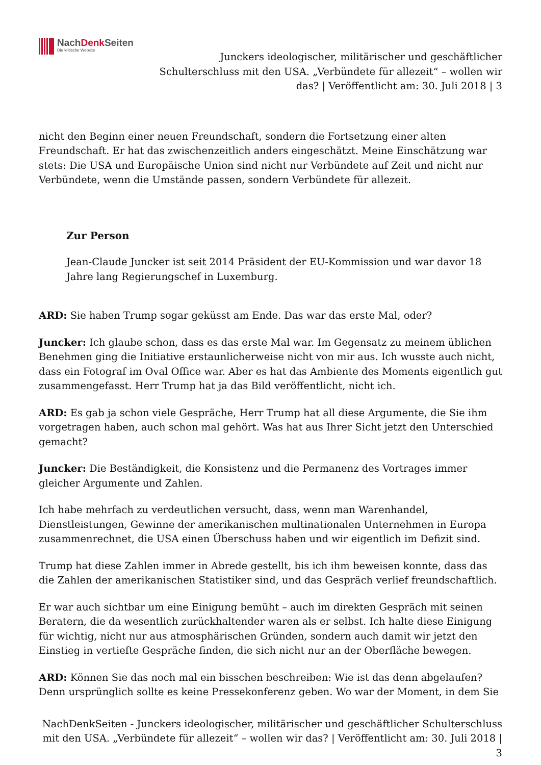NachDenk Seiten
Die kritische Website
Junckers ideologischer, militärischer und geschäftlicher Schulterschluss mit den USA. „Verbündete für allezeit“ – wollen wir das? | Veröffentlicht am: 30. Juli 2018 | 3
nicht den Beginn einer neuen Freundschaft, sondern die Fortsetzung einer alten Freundschaft. Er hat das zwischenzeitlich anders eingeschätzt. Meine Einschätzung war stets: Die USA und Europäische Union sind nicht nur Verbündete auf Zeit und nicht nur Verbündete, wenn die Umstände passen, sondern Verbündete für allezeit.
Zur Person
Jean-Claude Juncker ist seit 2014 Präsident der EU-Kommission und war davor 18 Jahre lang Regierungschef in Luxemburg.
ARD: Sie haben Trump sogar geküsst am Ende. Das war das erste Mal, oder?
Juncker: Ich glaube schon, dass es das erste Mal war. Im Gegensatz zu meinem üblichen Benehmen ging die Initiative erstaunlicherweise nicht von mir aus. Ich wusste auch nicht, dass ein Fotograf im Oval Office war. Aber es hat das Ambiente des Moments eigentlich gut zusammengefasst. Herr Trump hat ja das Bild veröffentlicht, nicht ich.
ARD: Es gab ja schon viele Gespräche, Herr Trump hat all diese Argumente, die Sie ihm vorgetragen haben, auch schon mal gehört. Was hat aus Ihrer Sicht jetzt den Unterschied gemacht?
Juncker: Die Beständigkeit, die Konsistenz und die Permanenz des Vortrages immer gleicher Argumente und Zahlen.
Ich habe mehrfach zu verdeutlichen versucht, dass, wenn man Warenhandel, Dienstleistungen, Gewinne der amerikanischen multinationalen Unternehmen in Europa zusammenrechnet, die USA einen Überschuss haben und wir eigentlich im Defizit sind.
Trump hat diese Zahlen immer in Abrede gestellt, bis ich ihm beweisen konnte, dass das die Zahlen der amerikanischen Statistiker sind, und das Gespräch verlief freundschaftlich.
Er war auch sichtbar um eine Einigung bemüht – auch im direkten Gespräch mit seinen Beratern, die da wesentlich zurückhaltender waren als er selbst. Ich halte diese Einigung für wichtig, nicht nur aus atmosphärischen Gründen, sondern auch damit wir jetzt den Einstieg in vertiefte Gespräche finden, die sich nicht nur an der Oberfläche bewegen.
ARD: Können Sie das noch mal ein bisschen beschreiben: Wie ist das denn abgelaufen? Denn ursprünglich sollte es keine Pressekonferenz geben. Wo war der Moment, in dem Sie
NachDenkSeiten - Junckers ideologischer, militärischer und geschäftlicher Schulterschluss mit den USA. „Verbündete für allezeit“ – wollen wir das? | Veröffentlicht am: 30. Juli 2018 | 3